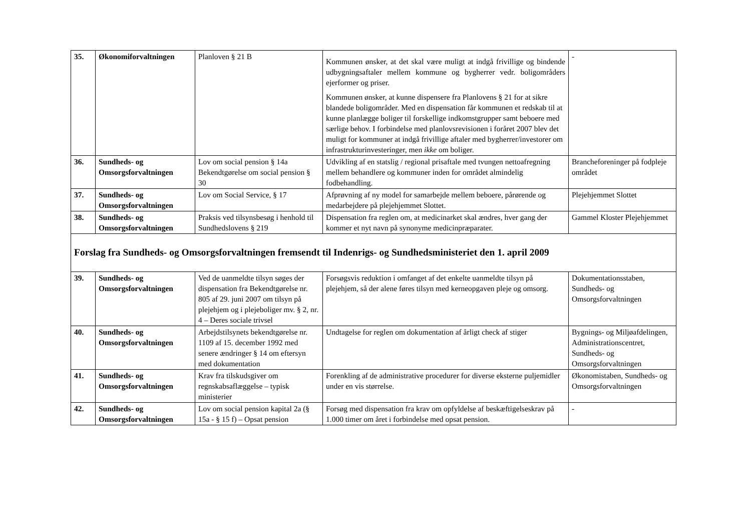| 35. | Økonomiforvaltningen | Planloven § 21 B | Kommunen ønsker, at det skal være muligt at indgå frivillige og bindende udbygningsaftaler mellem kommune og bygherrer vedr. boligområders ejerformer og priser. Kommunen ønsker, at kunne dispensere fra Planlovens § 21 for at sikre blandede boligområder. Med en dispensation får kommunen et redskab til at kunne planlægge boliger til forskellige indkomstgrupper samt beboere med særlige behov. I forbindelse med planlovsrevisionen i foråret 2007 blev det muligt for kommuner at indgå frivillige aftaler med bygherrer/investorer om infrastrukturinvesteringer, men ikke om boliger. | - |
| 36. | Sundheds- og Omsorgsforvaltningen | Lov om social pension § 14a Bekendtgørelse om social pension § 30 | Udvikling af en statslig / regional prisaftale med tvungen nettoafregning mellem behandlere og kommuner inden for området almindelig fodbehandling. | Brancheforeninger på fodpleje området |
| 37. | Sundheds- og Omsorgsforvaltningen | Lov om Social Service, § 17 | Afprøvning af ny model for samarbejde mellem beboere, pårørende og medarbejdere på plejehjemmet Slottet. | Plejehjemmet Slottet |
| 38. | Sundheds- og Omsorgsforvaltningen | Praksis ved tilsynsbesøg i henhold til Sundhedslovens § 219 | Dispensation fra reglen om, at medicinarket skal ændres, hver gang der kommer et nyt navn på synonyme medicinpræparater. | Gammel Kloster Plejehjemmet |
| Forslag fra Sundheds- og Omsorgsforvaltningen fremsendt til Indenrigs- og Sundhedsministeriet den 1. april 2009 | | | | |
| 39. | Sundheds- og Omsorgsforvaltningen | Ved de uanmeldte tilsyn søges der dispensation fra Bekendtgørelse nr. 805 af 29. juni 2007 om tilsyn på plejehjem og i plejeboliger mv. § 2, nr. 4 – Deres sociale trivsel | Forsøgsvis reduktion i omfanget af det enkelte uanmeldte tilsyn på plejehjem, så der alene føres tilsyn med kerneopgaven pleje og omsorg. | Dokumentationsstaben, Sundheds- og Omsorgsforvaltningen |
| 40. | Sundheds- og Omsorgsforvaltningen | Arbejdstilsynets bekendtgørelse nr. 1109 af 15. december 1992 med senere ændringer § 14 om eftersyn med dokumentation | Undtagelse for reglen om dokumentation af årligt check af stiger | Bygnings- og Miljøafdelingen, Administrationscentret, Sundheds- og Omsorgsforvaltningen |
| 41. | Sundheds- og Omsorgsforvaltningen | Krav fra tilskudsgiver om regnskabsaflæggelse – typisk ministerier | Forenkling af de administrative procedurer for diverse eksterne puljemidler under en vis størrelse. | Økonomistaben, Sundheds- og Omsorgsforvaltningen |
| 42. | Sundheds- og Omsorgsforvaltningen | Lov om social pension kapital 2a (§ 15a - § 15 f) – Opsat pension | Forsøg med dispensation fra krav om opfyldelse af beskæftigelseskrav på 1.000 timer om året i forbindelse med opsat pension. | - |